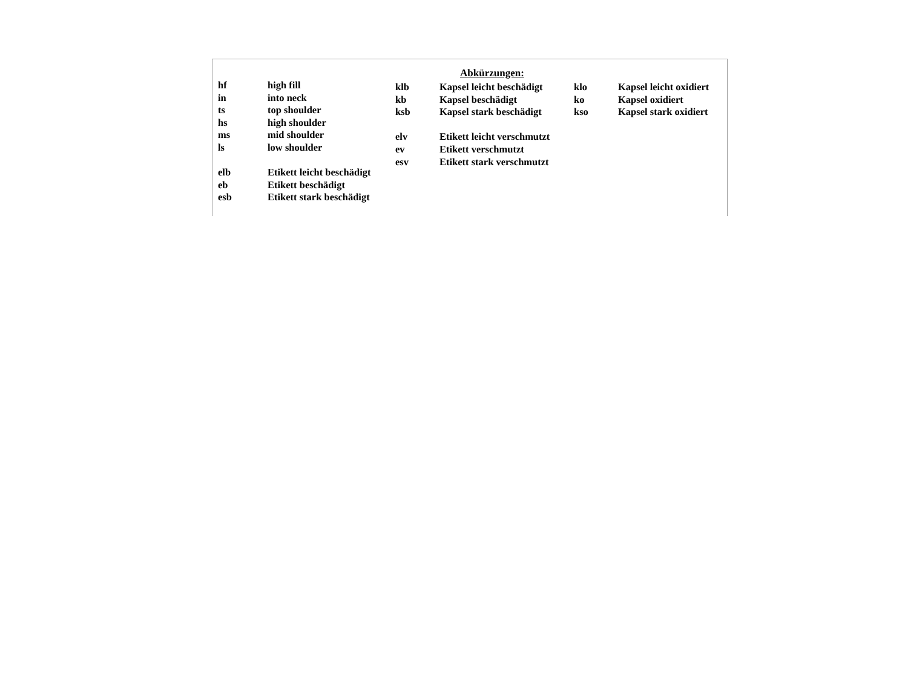Abkürzungen:
hf high fill
in into neck
ts top shoulder
hs high shoulder
ms mid shoulder
ls low shoulder
elb Etikett leicht beschädigt
eb Etikett beschädigt
esb Etikett stark beschädigt
klb Kapsel leicht beschädigt
kb Kapsel beschädigt
ksb Kapsel stark beschädigt
elv Etikett leicht verschmutzt
ev Etikett verschmutzt
esv Etikett stark verschmutzt
klo Kapsel leicht oxidiert
ko Kapsel oxidiert
kso Kapsel stark oxidiert